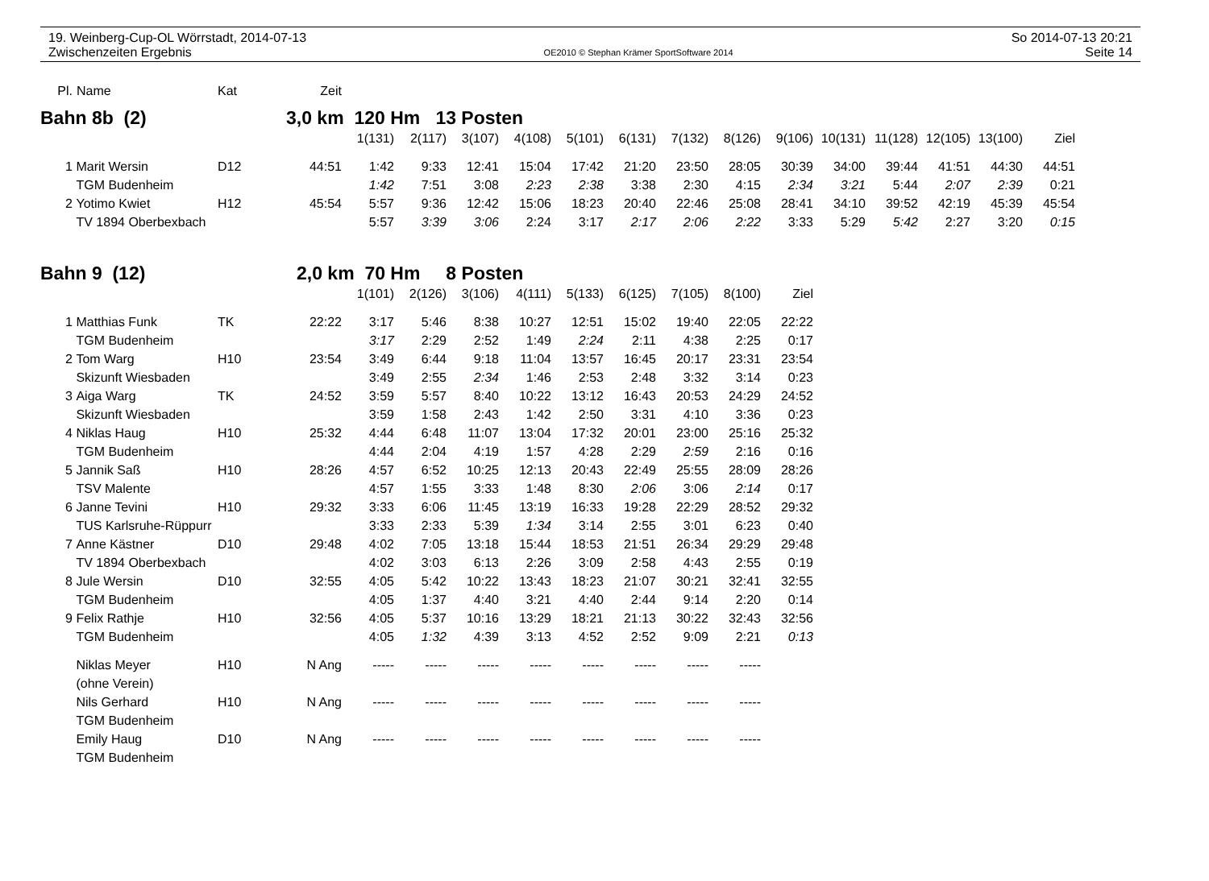19. Weinberg-Cup-OL Wörrstadt, 2014-07-13 So 2014-07-13 20:21
Zwischenzeiten Ergebnis OE2010 © Stephan Krämer SportSoftware 2014 Seite 14
| Pl. | Name | Kat | Zeit | | | | | | | | | | | | | | |
| --- | --- | --- | --- | --- | --- | --- | --- | --- | --- | --- | --- | --- | --- | --- | --- | --- | --- |
| Bahn 8b (2) | | | 3,0 km 120 Hm 13 Posten | | | | | | | | | | | | | | |
| | | | | 1(131) | 2(117) | 3(107) | 4(108) | 5(101) | 6(131) | 7(132) | 8(126) | 9(106) | 10(131) | 11(128) | 12(105) | 13(100) | Ziel |
| 1 | Marit Wersin | D12 | 44:51 | 1:42 | 9:33 | 12:41 | 15:04 | 17:42 | 21:20 | 23:50 | 28:05 | 30:39 | 34:00 | 39:44 | 41:51 | 44:30 | 44:51 |
| | TGM Budenheim | | | 1:42 | 7:51 | 3:08 | 2:23 | 2:38 | 3:38 | 2:30 | 4:15 | 2:34 | 3:21 | 5:44 | 2:07 | 2:39 | 0:21 |
| 2 | Yotimo Kwiet | H12 | 45:54 | 5:57 | 9:36 | 12:42 | 15:06 | 18:23 | 20:40 | 22:46 | 25:08 | 28:41 | 34:10 | 39:52 | 42:19 | 45:39 | 45:54 |
| | TV 1894 Oberbexbach | | | 5:57 | 3:39 | 3:06 | 2:24 | 3:17 | 2:17 | 2:06 | 2:22 | 3:33 | 5:29 | 5:42 | 2:27 | 3:20 | 0:15 |
| Bahn 9 (12) | | | 2,0 km 70 Hm 8 Posten | | | | | | | | | | | | | | |
| | | | | 1(101) | 2(126) | 3(106) | 4(111) | 5(133) | 6(125) | 7(105) | 8(100) | Ziel | | | | | |
| 1 | Matthias Funk | TK | 22:22 | 3:17 | 5:46 | 8:38 | 10:27 | 12:51 | 15:02 | 19:40 | 22:05 | 22:22 | | | | | |
| | TGM Budenheim | | | 3:17 | 2:29 | 2:52 | 1:49 | 2:24 | 2:11 | 4:38 | 2:25 | 0:17 | | | | | |
| 2 | Tom Warg | H10 | 23:54 | 3:49 | 6:44 | 9:18 | 11:04 | 13:57 | 16:45 | 20:17 | 23:31 | 23:54 | | | | | |
| | Skizunft Wiesbaden | | | 3:49 | 2:55 | 2:34 | 1:46 | 2:53 | 2:48 | 3:32 | 3:14 | 0:23 | | | | | |
| 3 | Aiga Warg | TK | 24:52 | 3:59 | 5:57 | 8:40 | 10:22 | 13:12 | 16:43 | 20:53 | 24:29 | 24:52 | | | | | |
| | Skizunft Wiesbaden | | | 3:59 | 1:58 | 2:43 | 1:42 | 2:50 | 3:31 | 4:10 | 3:36 | 0:23 | | | | | |
| 4 | Niklas Haug | H10 | 25:32 | 4:44 | 6:48 | 11:07 | 13:04 | 17:32 | 20:01 | 23:00 | 25:16 | 25:32 | | | | | |
| | TGM Budenheim | | | 4:44 | 2:04 | 4:19 | 1:57 | 4:28 | 2:29 | 2:59 | 2:16 | 0:16 | | | | | |
| 5 | Jannik Saß | H10 | 28:26 | 4:57 | 6:52 | 10:25 | 12:13 | 20:43 | 22:49 | 25:55 | 28:09 | 28:26 | | | | | |
| | TSV Malente | | | 4:57 | 1:55 | 3:33 | 1:48 | 8:30 | 2:06 | 3:06 | 2:14 | 0:17 | | | | | |
| 6 | Janne Tevini | H10 | 29:32 | 3:33 | 6:06 | 11:45 | 13:19 | 16:33 | 19:28 | 22:29 | 28:52 | 29:32 | | | | | |
| | TUS Karlsruhe-Rüppurr | | | 3:33 | 2:33 | 5:39 | 1:34 | 3:14 | 2:55 | 3:01 | 6:23 | 0:40 | | | | | |
| 7 | Anne Kästner | D10 | 29:48 | 4:02 | 7:05 | 13:18 | 15:44 | 18:53 | 21:51 | 26:34 | 29:29 | 29:48 | | | | | |
| | TV 1894 Oberbexbach | | | 4:02 | 3:03 | 6:13 | 2:26 | 3:09 | 2:58 | 4:43 | 2:55 | 0:19 | | | | | |
| 8 | Jule Wersin | D10 | 32:55 | 4:05 | 5:42 | 10:22 | 13:43 | 18:23 | 21:07 | 30:21 | 32:41 | 32:55 | | | | | |
| | TGM Budenheim | | | 4:05 | 1:37 | 4:40 | 3:21 | 4:40 | 2:44 | 9:14 | 2:20 | 0:14 | | | | | |
| 9 | Felix Rathje | H10 | 32:56 | 4:05 | 5:37 | 10:16 | 13:29 | 18:21 | 21:13 | 30:22 | 32:43 | 32:56 | | | | | |
| | TGM Budenheim | | | 4:05 | 1:32 | 4:39 | 3:13 | 4:52 | 2:52 | 9:09 | 2:21 | 0:13 | | | | | |
| | Niklas Meyer | H10 | N Ang | ----- | ----- | ----- | ----- | ----- | ----- | ----- | ----- | | | | | | |
| | (ohne Verein) | | | | | | | | | | | | | | | | |
| | Nils Gerhard | H10 | N Ang | ----- | ----- | ----- | ----- | ----- | ----- | ----- | ----- | | | | | | |
| | TGM Budenheim | | | | | | | | | | | | | | | | |
| | Emily Haug | D10 | N Ang | ----- | ----- | ----- | ----- | ----- | ----- | ----- | ----- | | | | | | |
| | TGM Budenheim | | | | | | | | | | | | | | | | |